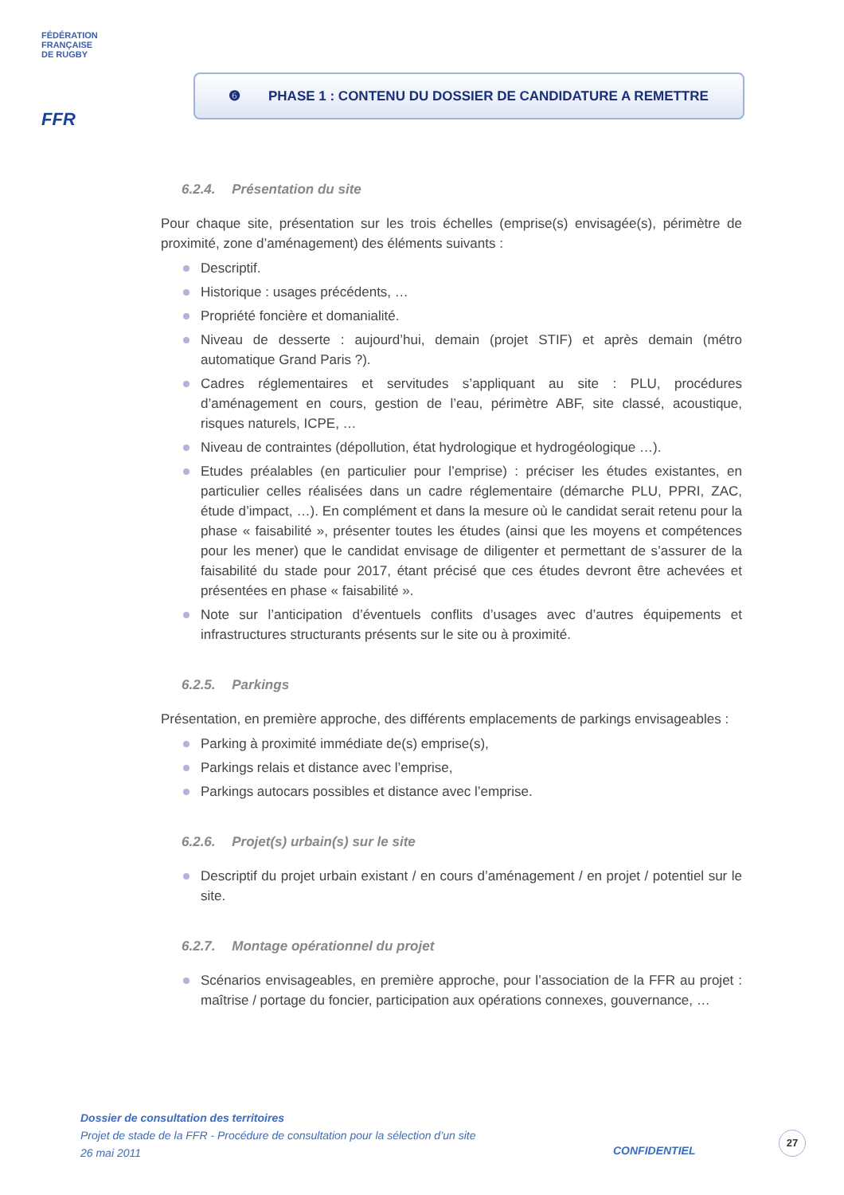FÉDÉRATION
FRANÇAISE
DE RUGBY
FFR
❻ PHASE 1 : CONTENU DU DOSSIER DE CANDIDATURE A REMETTRE
6.2.4. Présentation du site
Pour chaque site, présentation sur les trois échelles (emprise(s) envisagée(s), périmètre de proximité, zone d’aménagement) des éléments suivants :
Descriptif.
Historique : usages précédents, …
Propriété foncière et domanialité.
Niveau de desserte : aujourd’hui, demain (projet STIF) et après demain (métro automatique Grand Paris ?).
Cadres réglementaires et servitudes s’appliquant au site : PLU, procédures d’aménagement en cours, gestion de l’eau, périmètre ABF, site classé, acoustique, risques naturels, ICPE, …
Niveau de contraintes (dépollution, état hydrologique et hydrogéologique …).
Etudes préalables (en particulier pour l’emprise) : préciser les études existantes, en particulier celles réalisées dans un cadre réglementaire (démarche PLU, PPRI, ZAC, étude d’impact, …). En complément et dans la mesure où le candidat serait retenu pour la phase « faisabilité », présenter toutes les études (ainsi que les moyens et compétences pour les mener) que le candidat envisage de diligenter et permettant de s’assurer de la faisabilité du stade pour 2017, étant précisé que ces études devront être achevées et présentées en phase « faisabilité ».
Note sur l’anticipation d’éventuels conflits d’usages avec d’autres équipements et infrastructures structurants présents sur le site ou à proximité.
6.2.5. Parkings
Présentation, en première approche, des différents emplacements de parkings envisageables :
Parking à proximité immédiate de(s) emprise(s),
Parkings relais et distance avec l’emprise,
Parkings autocars possibles et distance avec l’emprise.
6.2.6. Projet(s) urbain(s) sur le site
Descriptif du projet urbain existant / en cours d’aménagement / en projet / potentiel sur le site.
6.2.7. Montage opérationnel du projet
Scénarios envisageables, en première approche, pour l’association de la FFR au projet : maîtrise / portage du foncier, participation aux opérations connexes, gouvernance, …
Dossier de consultation des territoires
Projet de stade de la FFR - Procédure de consultation pour la sélection d’un site
26 mai 2011
CONFIDENTIEL
27